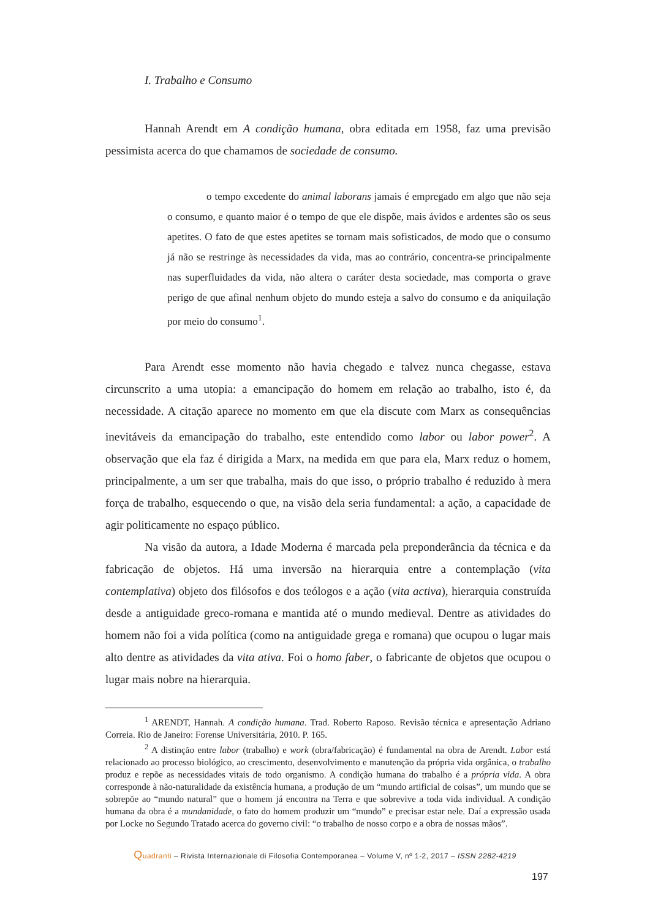I. Trabalho e Consumo
Hannah Arendt em A condição humana, obra editada em 1958, faz uma previsão pessimista acerca do que chamamos de sociedade de consumo.
o tempo excedente do animal laborans jamais é empregado em algo que não seja o consumo, e quanto maior é o tempo de que ele dispõe, mais ávidos e ardentes são os seus apetites. O fato de que estes apetites se tornam mais sofisticados, de modo que o consumo já não se restringe às necessidades da vida, mas ao contrário, concentra-se principalmente nas superfluidades da vida, não altera o caráter desta sociedade, mas comporta o grave perigo de que afinal nenhum objeto do mundo esteja a salvo do consumo e da aniquilação por meio do consumo<sup>1</sup>.
Para Arendt esse momento não havia chegado e talvez nunca chegasse, estava circunscrito a uma utopia: a emancipação do homem em relação ao trabalho, isto é, da necessidade. A citação aparece no momento em que ela discute com Marx as consequências inevitáveis da emancipação do trabalho, este entendido como labor ou labor power<sup>2</sup>. A observação que ela faz é dirigida a Marx, na medida em que para ela, Marx reduz o homem, principalmente, a um ser que trabalha, mais do que isso, o próprio trabalho é reduzido à mera força de trabalho, esquecendo o que, na visão dela seria fundamental: a ação, a capacidade de agir politicamente no espaço público.
Na visão da autora, a Idade Moderna é marcada pela preponderância da técnica e da fabricação de objetos. Há uma inversão na hierarquia entre a contemplação (vita contemplativa) objeto dos filósofos e dos teólogos e a ação (vita activa), hierarquia construída desde a antiguidade greco-romana e mantida até o mundo medieval. Dentre as atividades do homem não foi a vida política (como na antiguidade grega e romana) que ocupou o lugar mais alto dentre as atividades da vita ativa. Foi o homo faber, o fabricante de objetos que ocupou o lugar mais nobre na hierarquia.
<sup>1</sup> ARENDT, Hannah. A condição humana. Trad. Roberto Raposo. Revisão técnica e apresentação Adriano Correia. Rio de Janeiro: Forense Universitária, 2010. P. 165.
<sup>2</sup> A distinção entre labor (trabalho) e work (obra/fabricação) é fundamental na obra de Arendt. Labor está relacionado ao processo biológico, ao crescimento, desenvolvimento e manutenção da própria vida orgânica, o trabalho produz e repõe as necessidades vitais de todo organismo. A condição humana do trabalho é a própria vida. A obra corresponde à não-naturalidade da existência humana, a produção de um “mundo artificial de coisas”, um mundo que se sobrepõe ao “mundo natural” que o homem já encontra na Terra e que sobrevive a toda vida individual. A condição humana da obra é a mundanidade, o fato do homem produzir um “mundo” e precisar estar nele. Daí a expressão usada por Locke no Segundo Tratado acerca do governo civil: “o trabalho de nosso corpo e a obra de nossas mãos”.
Quadranti – Rivista Internazionale di Filosofia Contemporanea – Volume V, nº 1-2, 2017 – ISSN 2282-4219
197